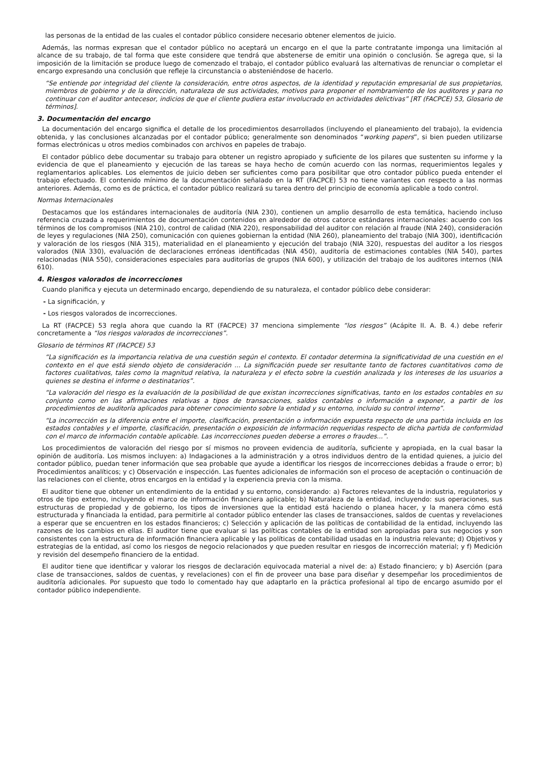las personas de la entidad de las cuales el contador público considere necesario obtener elementos de juicio.
Además, las normas expresan que el contador público no aceptará un encargo en el que la parte contratante imponga una limitación al alcance de su trabajo, de tal forma que este considere que tendrá que abstenerse de emitir una opinión o conclusión. Se agrega que, si la imposición de la limitación se produce luego de comenzado el trabajo, el contador público evaluará las alternativas de renunciar o completar el encargo expresando una conclusión que refleje la circunstancia o absteniéndose de hacerlo.
“Se entiende por integridad del cliente la consideración, entre otros aspectos, de la identidad y reputación empresarial de sus propietarios, miembros de gobierno y de la dirección, naturaleza de sus actividades, motivos para proponer el nombramiento de los auditores y para no continuar con el auditor antecesor, indicios de que el cliente pudiera estar involucrado en actividades delictivas” [RT (FACPCE) 53, Glosario de términos].
3. Documentación del encargo
La documentación del encargo significa el detalle de los procedimientos desarrollados (incluyendo el planeamiento del trabajo), la evidencia obtenida, y las conclusiones alcanzadas por el contador público; generalmente son denominados “working papers”, si bien pueden utilizarse formas electrónicas u otros medios combinados con archivos en papeles de trabajo.
El contador público debe documentar su trabajo para obtener un registro apropiado y suficiente de los pilares que sustenten su informe y la evidencia de que el planeamiento y ejecución de las tareas se haya hecho de común acuerdo con las normas, requerimientos legales y reglamentarios aplicables. Los elementos de juicio deben ser suficientes como para posibilitar que otro contador público pueda entender el trabajo efectuado. El contenido mínimo de la documentación señalado en la RT (FACPCE) 53 no tiene variantes con respecto a las normas anteriores. Además, como es de práctica, el contador público realizará su tarea dentro del principio de economía aplicable a todo control.
Normas Internacionales
Destacamos que los estándares internacionales de auditoría (NIA 230), contienen un amplio desarrollo de esta temática, haciendo incluso referencia cruzada a requerimientos de documentación contenidos en alrededor de otros catorce estándares internacionales: acuerdo con los términos de los compromisos (NIA 210), control de calidad (NIA 220), responsabilidad del auditor con relación al fraude (NIA 240), consideración de leyes y regulaciones (NIA 250), comunicación con quienes gobiernan la entidad (NIA 260), planeamiento del trabajo (NIA 300), identificación y valoración de los riesgos (NIA 315), materialidad en el planeamiento y ejecución del trabajo (NIA 320), respuestas del auditor a los riesgos valorados (NIA 330), evaluación de declaraciones erróneas identificadas (NIA 450), auditoría de estimaciones contables (NIA 540), partes relacionadas (NIA 550), consideraciones especiales para auditorías de grupos (NIA 600), y utilización del trabajo de los auditores internos (NIA 610).
4. Riesgos valorados de incorrecciones
Cuando planifica y ejecuta un determinado encargo, dependiendo de su naturaleza, el contador público debe considerar:
- La significación, y
- Los riesgos valorados de incorrecciones.
La RT (FACPCE) 53 regla ahora que cuando la RT (FACPCE) 37 menciona simplemente “los riesgos” (Acápite II. A. B. 4.) debe referir concretamente a “los riesgos valorados de incorrecciones”.
Glosario de términos RT (FACPCE) 53
“La significación es la importancia relativa de una cuestión según el contexto. El contador determina la significatividad de una cuestión en el contexto en el que está siendo objeto de consideración ... La significación puede ser resultante tanto de factores cuantitativos como de factores cualitativos, tales como la magnitud relativa, la naturaleza y el efecto sobre la cuestión analizada y los intereses de los usuarios a quienes se destina el informe o destinatarios”.
“La valoración del riesgo es la evaluación de la posibilidad de que existan incorrecciones significativas, tanto en los estados contables en su conjunto como en las afirmaciones relativas a tipos de transacciones, saldos contables o información a exponer, a partir de los procedimientos de auditoría aplicados para obtener conocimiento sobre la entidad y su entorno, incluido su control interno”.
“La incorrección es la diferencia entre el importe, clasificación, presentación o información expuesta respecto de una partida incluida en los estados contables y el importe, clasificación, presentación o exposición de información requeridas respecto de dicha partida de conformidad con el marco de información contable aplicable. Las incorrecciones pueden deberse a errores o fraudes...”.
Los procedimientos de valoración del riesgo por sí mismos no proveen evidencia de auditoría, suficiente y apropiada, en la cual basar la opinión de auditoría. Los mismos incluyen: a) Indagaciones a la administración y a otros individuos dentro de la entidad quienes, a juicio del contador público, puedan tener información que sea probable que ayude a identificar los riesgos de incorrecciones debidas a fraude o error; b) Procedimientos analíticos; y c) Observación e inspección. Las fuentes adicionales de información son el proceso de aceptación o continuación de las relaciones con el cliente, otros encargos en la entidad y la experiencia previa con la misma.
El auditor tiene que obtener un entendimiento de la entidad y su entorno, considerando: a) Factores relevantes de la industria, regulatorios y otros de tipo externo, incluyendo el marco de información financiera aplicable; b) Naturaleza de la entidad, incluyendo: sus operaciones, sus estructuras de propiedad y de gobierno, los tipos de inversiones que la entidad está haciendo o planea hacer, y la manera cómo está estructurada y financiada la entidad, para permitirle al contador público entender las clases de transacciones, saldos de cuentas y revelaciones a esperar que se encuentren en los estados financieros; c) Selección y aplicación de las políticas de contabilidad de la entidad, incluyendo las razones de los cambios en ellas. El auditor tiene que evaluar si las políticas contables de la entidad son apropiadas para sus negocios y son consistentes con la estructura de información financiera aplicable y las políticas de contabilidad usadas en la industria relevante; d) Objetivos y estrategias de la entidad, así como los riesgos de negocio relacionados y que pueden resultar en riesgos de incorrección material; y f) Medición y revisión del desempeño financiero de la entidad.
El auditor tiene que identificar y valorar los riesgos de declaración equivocada material a nivel de: a) Estado financiero; y b) Aserción (para clase de transacciones, saldos de cuentas, y revelaciones) con el fin de proveer una base para diseñar y desempeñar los procedimientos de auditoría adicionales. Por supuesto que todo lo comentado hay que adaptarlo en la práctica profesional al tipo de encargo asumido por el contador público independiente.